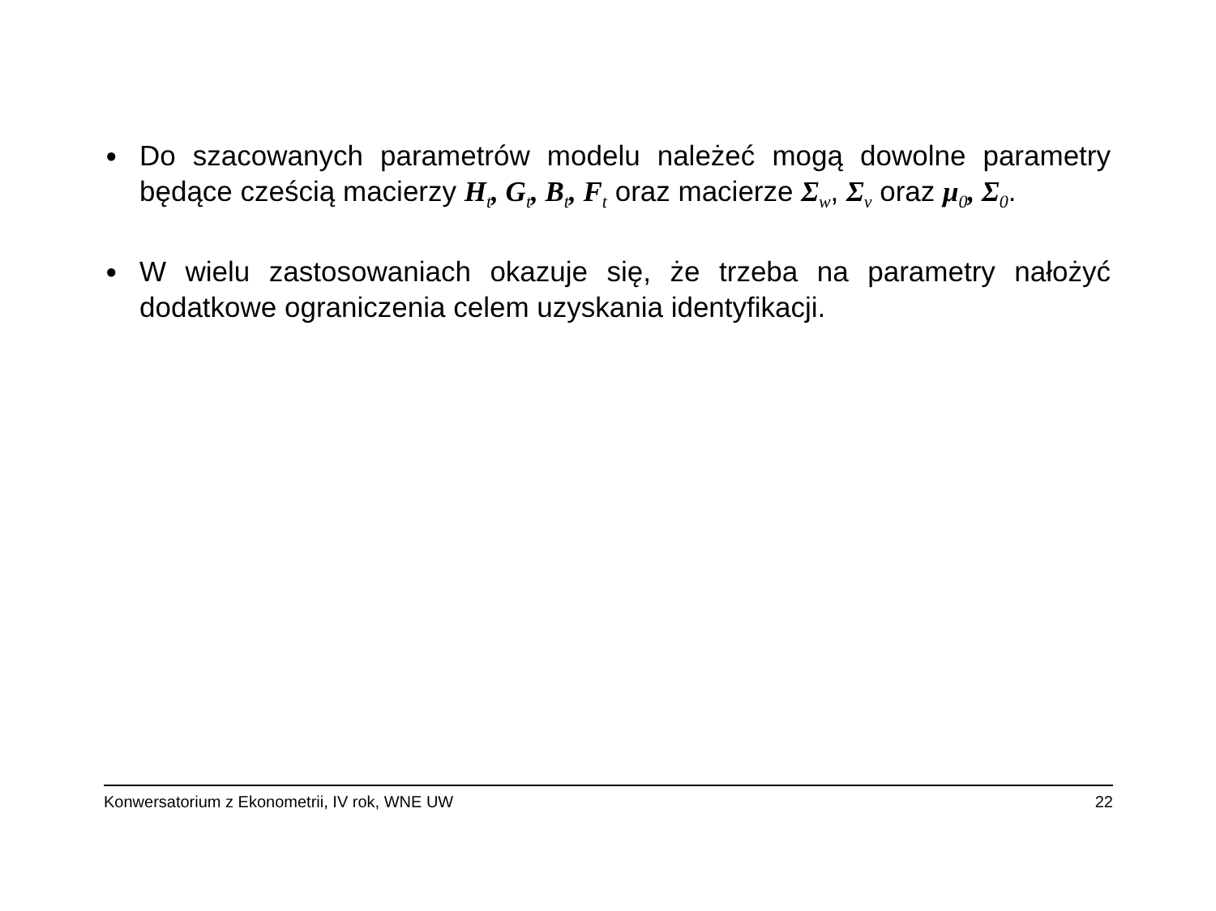● Do szacowanych parametrów modelu należeć mogą dowolne parametry będące cześcią macierzy H<sub>t</sub>, G<sub>t</sub>, B<sub>t</sub>, F<sub>t</sub> oraz macierze Σ<sub>w</sub>, Σ<sub>v</sub> oraz μ<sub>0</sub>, Σ<sub>0</sub>.
● W wielu zastosowaniach okazuje się, że trzeba na parametry nałożyć dodatkowe ograniczenia celem uzyskania identyfikacji.
Konwersatorium z Ekonometrii, IV rok, WNE UW 22